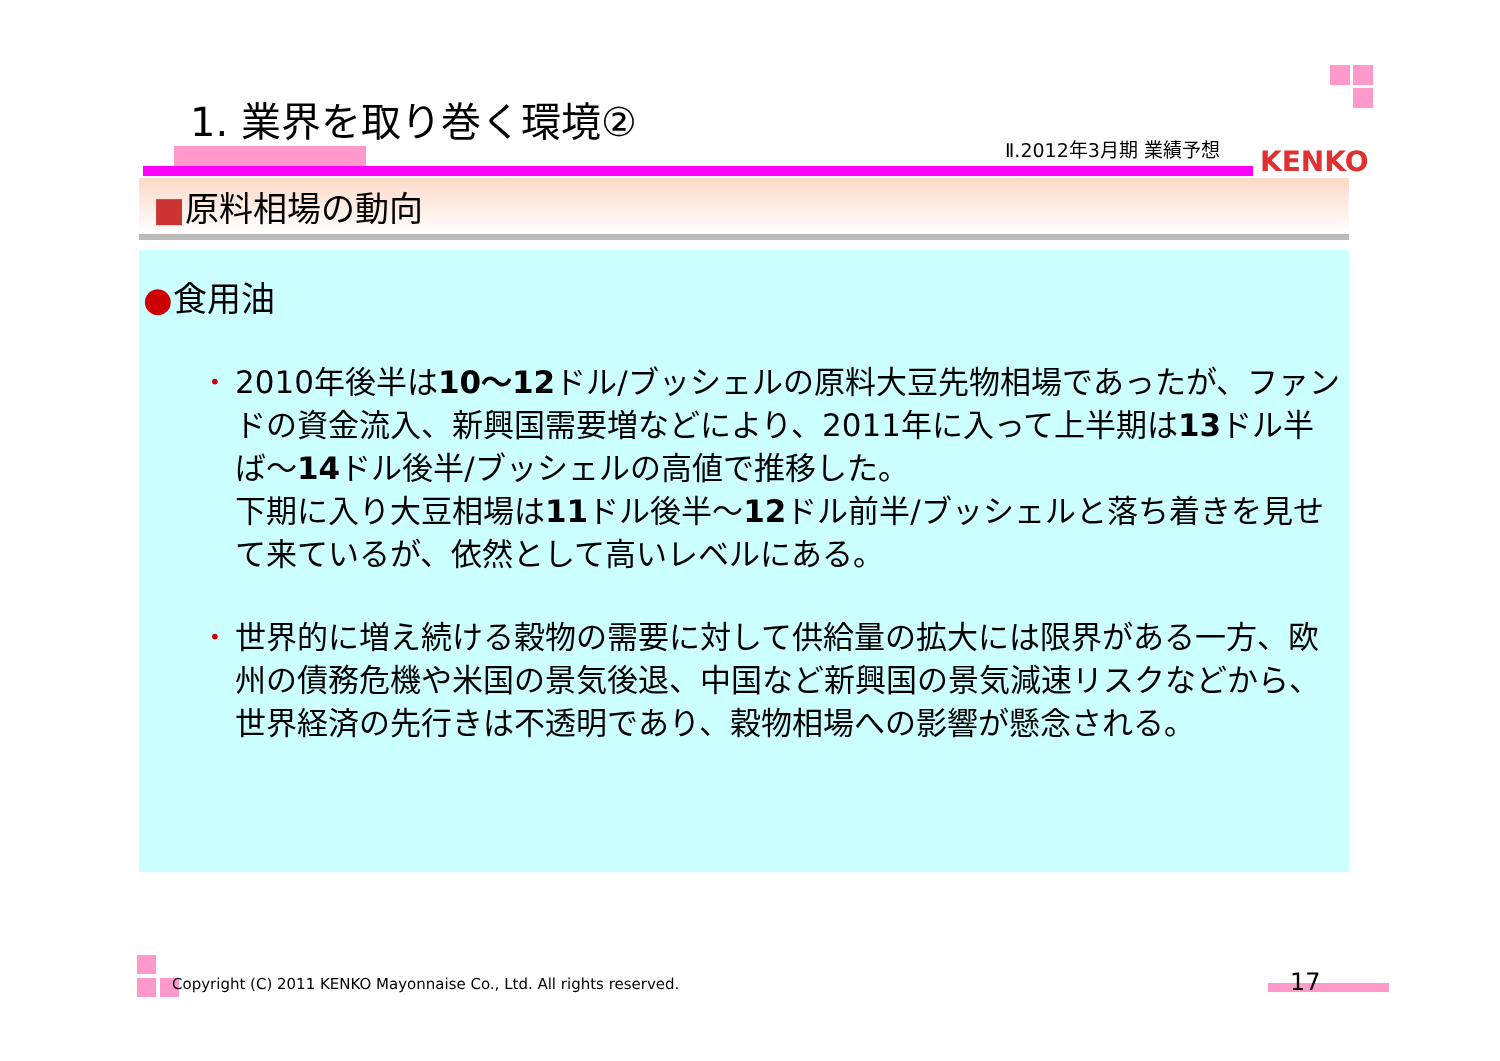1. 業界を取り巻く環境②
Ⅱ.2012年3月期 業績予想 KENKO
■原料相場の動向
●食用油
• 2010年後半は10～12ドル/ブッシェルの原料大豆先物相場であったが、ファンドの資金流入、新興国需要増などにより、2011年に入って上半期は13ドル半ば～14ドル後半/ブッシェルの高値で推移した。
下期に入り大豆相場は11ドル後半～12ドル前半/ブッシェルと落ち着きを見せて来ているが、依然として高いレベルにある。
• 世界的に増え続ける穀物の需要に対して供給量の拡大には限界がある一方、欧州の債務危機や米国の景気後退、中国など新興国の景気減速リスクなどから、世界経済の先行きは不透明であり、穀物相場への影響が懸念される。
Copyright (C) 2011 KENKO Mayonnaise Co., Ltd. All rights reserved.
17